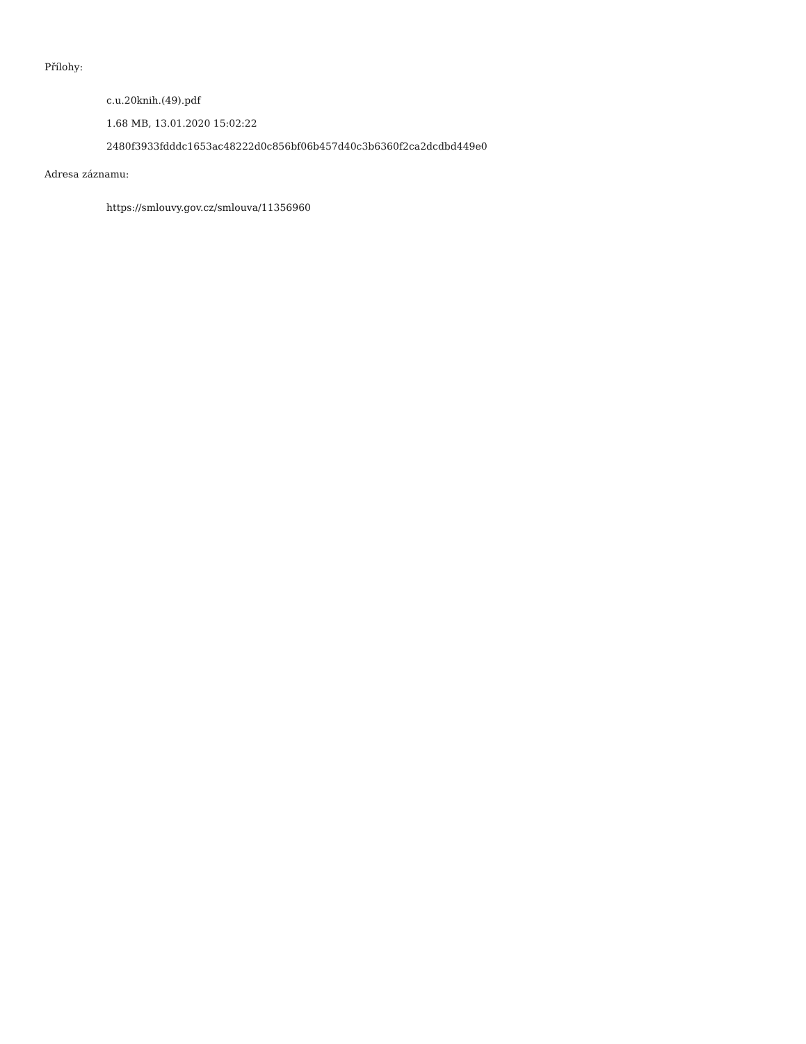Přílohy:
c.u.20knih.(49).pdf
1.68 MB, 13.01.2020 15:02:22
2480f3933fdddc1653ac48222d0c856bf06b457d40c3b6360f2ca2dcdbd449e0
Adresa záznamu:
https://smlouvy.gov.cz/smlouva/11356960